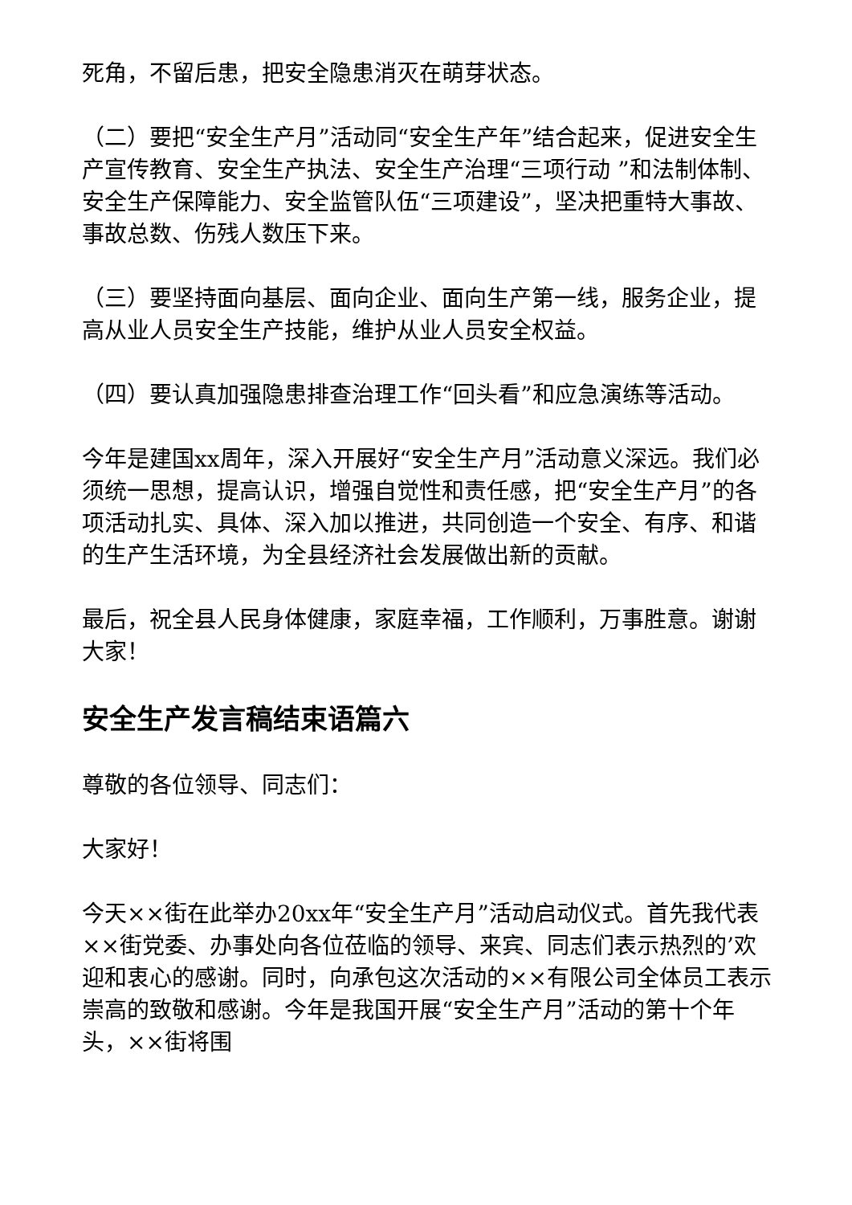死角，不留后患，把安全隐患消灭在萌芽状态。
（二）要把“安全生产月”活动同“安全生产年”结合起来，促进安全生产宣传教育、安全生产执法、安全生产治理“三项行动 ”和法制体制、安全生产保障能力、安全监管队伍“三项建设”，坚决把重特大事故、事故总数、伤残人数压下来。
（三）要坚持面向基层、面向企业、面向生产第一线，服务企业，提高从业人员安全生产技能，维护从业人员安全权益。
（四）要认真加强隐患排查治理工作“回头看”和应急演练等活动。
今年是建国xx周年，深入开展好“安全生产月”活动意义深远。我们必须统一思想，提高认识，增强自觉性和责任感，把“安全生产月”的各项活动扎实、具体、深入加以推进，共同创造一个安全、有序、和谐的生产生活环境，为全县经济社会发展做出新的贡献。
最后，祝全县人民身体健康，家庭幸福，工作顺利，万事胜意。谢谢大家！
安全生产发言稿结束语篇六
尊敬的各位领导、同志们：
大家好！
今天××街在此举办20xx年“安全生产月”活动启动仪式。首先我代表××街党委、办事处向各位莅临的领导、来宾、同志们表示热烈的’欢迎和衷心的感谢。同时，向承包这次活动的××有限公司全体员工表示崇高的致敬和感谢。今年是我国开展“安全生产月”活动的第十个年头，××街将围